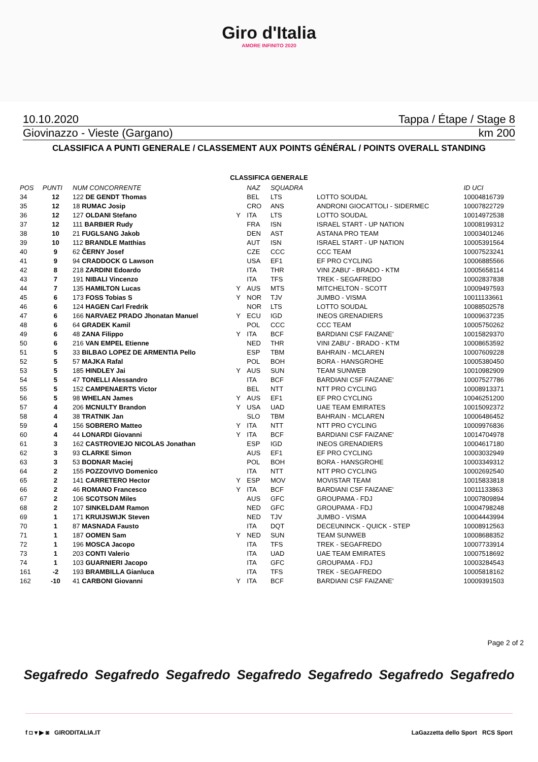Giro d'Italia
AMORE INFINITO 2020
10.10.2020 Tappa / Étape / Stage 8
Giovinazzo - Vieste (Gargano) km 200
CLASSIFICA A PUNTI GENERALE / CLASSEMENT AUX POINTS GÉNÉRAL / POINTS OVERALL STANDING
CLASSIFICA GENERALE
| POS | PUNTI | NUM CONCORRENTE | | NAZ | SQUADRA | | ID UCI |
| --- | --- | --- | --- | --- | --- | --- | --- |
| 34 | 12 | 122 DE GENDT Thomas | | BEL | LTS | LOTTO SOUDAL | 10004816739 |
| 35 | 12 | 18 RUMAC Josip | | CRO | ANS | ANDRONI GIOCATTOLI - SIDERMEC | 10007822729 |
| 36 | 12 | 127 OLDANI Stefano | Y | ITA | LTS | LOTTO SOUDAL | 10014972538 |
| 37 | 12 | 111 BARBIER Rudy | | FRA | ISN | ISRAEL START - UP NATION | 10008199312 |
| 38 | 10 | 21 FUGLSANG Jakob | | DEN | AST | ASTANA PRO TEAM | 10003401246 |
| 39 | 10 | 112 BRANDLE Matthias | | AUT | ISN | ISRAEL START - UP NATION | 10005391564 |
| 40 | 9 | 62 ČERNY Josef | | CZE | CCC | CCC TEAM | 10007523241 |
| 41 | 9 | 94 CRADDOCK G Lawson | | USA | EF1 | EF PRO CYCLING | 10006885566 |
| 42 | 8 | 218 ZARDINI Edoardo | | ITA | THR | VINI ZABU' - BRADO - KTM | 10005658114 |
| 43 | 7 | 191 NIBALI Vincenzo | | ITA | TFS | TREK - SEGAFREDO | 10002837838 |
| 44 | 7 | 135 HAMILTON Lucas | Y | AUS | MTS | MITCHELTON - SCOTT | 10009497593 |
| 45 | 6 | 173 FOSS Tobias S | Y | NOR | TJV | JUMBO - VISMA | 10011133661 |
| 46 | 6 | 124 HAGEN Carl Fredrik | | NOR | LTS | LOTTO SOUDAL | 10088502578 |
| 47 | 6 | 166 NARVAEZ PRADO Jhonatan Manuel | Y | ECU | IGD | INEOS GRENADIERS | 10009637235 |
| 48 | 6 | 64 GRADEK Kamil | | POL | CCC | CCC TEAM | 10005750262 |
| 49 | 6 | 48 ZANA Filippo | Y | ITA | BCF | BARDIANI CSF FAIZANE' | 10015829370 |
| 50 | 6 | 216 VAN EMPEL Etienne | | NED | THR | VINI ZABU' - BRADO - KTM | 10008653592 |
| 51 | 5 | 33 BILBAO LOPEZ DE ARMENTIA Pello | | ESP | TBM | BAHRAIN - MCLAREN | 10007609228 |
| 52 | 5 | 57 MAJKA Rafal | | POL | BOH | BORA - HANSGROHE | 10005380450 |
| 53 | 5 | 185 HINDLEY Jai | Y | AUS | SUN | TEAM SUNWEB | 10010982909 |
| 54 | 5 | 47 TONELLI Alessandro | | ITA | BCF | BARDIANI CSF FAIZANE' | 10007527786 |
| 55 | 5 | 152 CAMPENAERTS Victor | | BEL | NTT | NTT PRO CYCLING | 10008913371 |
| 56 | 5 | 98 WHELAN James | Y | AUS | EF1 | EF PRO CYCLING | 10046251200 |
| 57 | 4 | 206 MCNULTY Brandon | Y | USA | UAD | UAE TEAM EMIRATES | 10015092372 |
| 58 | 4 | 38 TRATNIK Jan | | SLO | TBM | BAHRAIN - MCLAREN | 10006486452 |
| 59 | 4 | 156 SOBRERO Matteo | Y | ITA | NTT | NTT PRO CYCLING | 10009976836 |
| 60 | 4 | 44 LONARDI Giovanni | Y | ITA | BCF | BARDIANI CSF FAIZANE' | 10014704978 |
| 61 | 3 | 162 CASTROVIEJO NICOLAS Jonathan | | ESP | IGD | INEOS GRENADIERS | 10004617180 |
| 62 | 3 | 93 CLARKE Simon | | AUS | EF1 | EF PRO CYCLING | 10003032949 |
| 63 | 3 | 53 BODNAR Maciej | | POL | BOH | BORA - HANSGROHE | 10003349312 |
| 64 | 2 | 155 POZZOVIVO Domenico | | ITA | NTT | NTT PRO CYCLING | 10002692540 |
| 65 | 2 | 141 CARRETERO Hector | Y | ESP | MOV | MOVISTAR TEAM | 10015833818 |
| 66 | 2 | 46 ROMANO Francesco | Y | ITA | BCF | BARDIANI CSF FAIZANE' | 10011133863 |
| 67 | 2 | 106 SCOTSON Miles | | AUS | GFC | GROUPAMA - FDJ | 10007809894 |
| 68 | 2 | 107 SINKELDAM Ramon | | NED | GFC | GROUPAMA - FDJ | 10004798248 |
| 69 | 1 | 171 KRUIJSWIJK Steven | | NED | TJV | JUMBO - VISMA | 10004443994 |
| 70 | 1 | 87 MASNADA Fausto | | ITA | DQT | DECEUNINCK - QUICK - STEP | 10008912563 |
| 71 | 1 | 187 OOMEN Sam | Y | NED | SUN | TEAM SUNWEB | 10008688352 |
| 72 | 1 | 196 MOSCA Jacopo | | ITA | TFS | TREK - SEGAFREDO | 10007733914 |
| 73 | 1 | 203 CONTI Valerio | | ITA | UAD | UAE TEAM EMIRATES | 10007518692 |
| 74 | 1 | 103 GUARNIERI Jacopo | | ITA | GFC | GROUPAMA - FDJ | 10003284543 |
| 161 | -2 | 193 BRAMBILLA Gianluca | | ITA | TFS | TREK - SEGAFREDO | 10005818162 |
| 162 | -10 | 41 CARBONI Giovanni | Y | ITA | BCF | BARDIANI CSF FAIZANE' | 10009391503 |
Page 2 of 2
Segafredo Segafredo Segafredo Segafredo Segafredo Segafredo Segafredo
f ◘ ▾ ▶ ◙ GIRODITALIA.IT LaGazzetta dello Sport RCS Sport